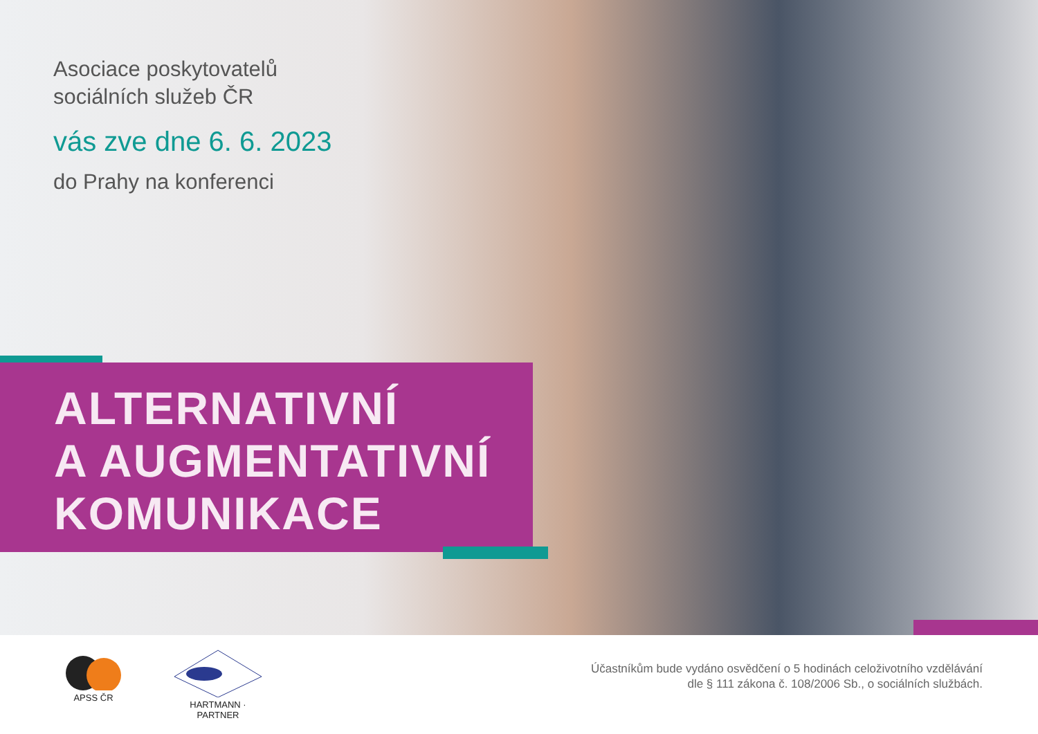Asociace poskytovatelů
sociálních služeb ČR
vás zve dne 6. 6. 2023
do Prahy na konferenci
ALTERNATIVNÍ
A AUGMENTATIVNÍ
KOMUNIKACE
APSS ČR
HARTMANN · PARTNER
Účastníkům bude vydáno osvědčení o 5 hodinách celoživotního vzdělávání
dle § 111 zákona č. 108/2006 Sb., o sociálních službách.